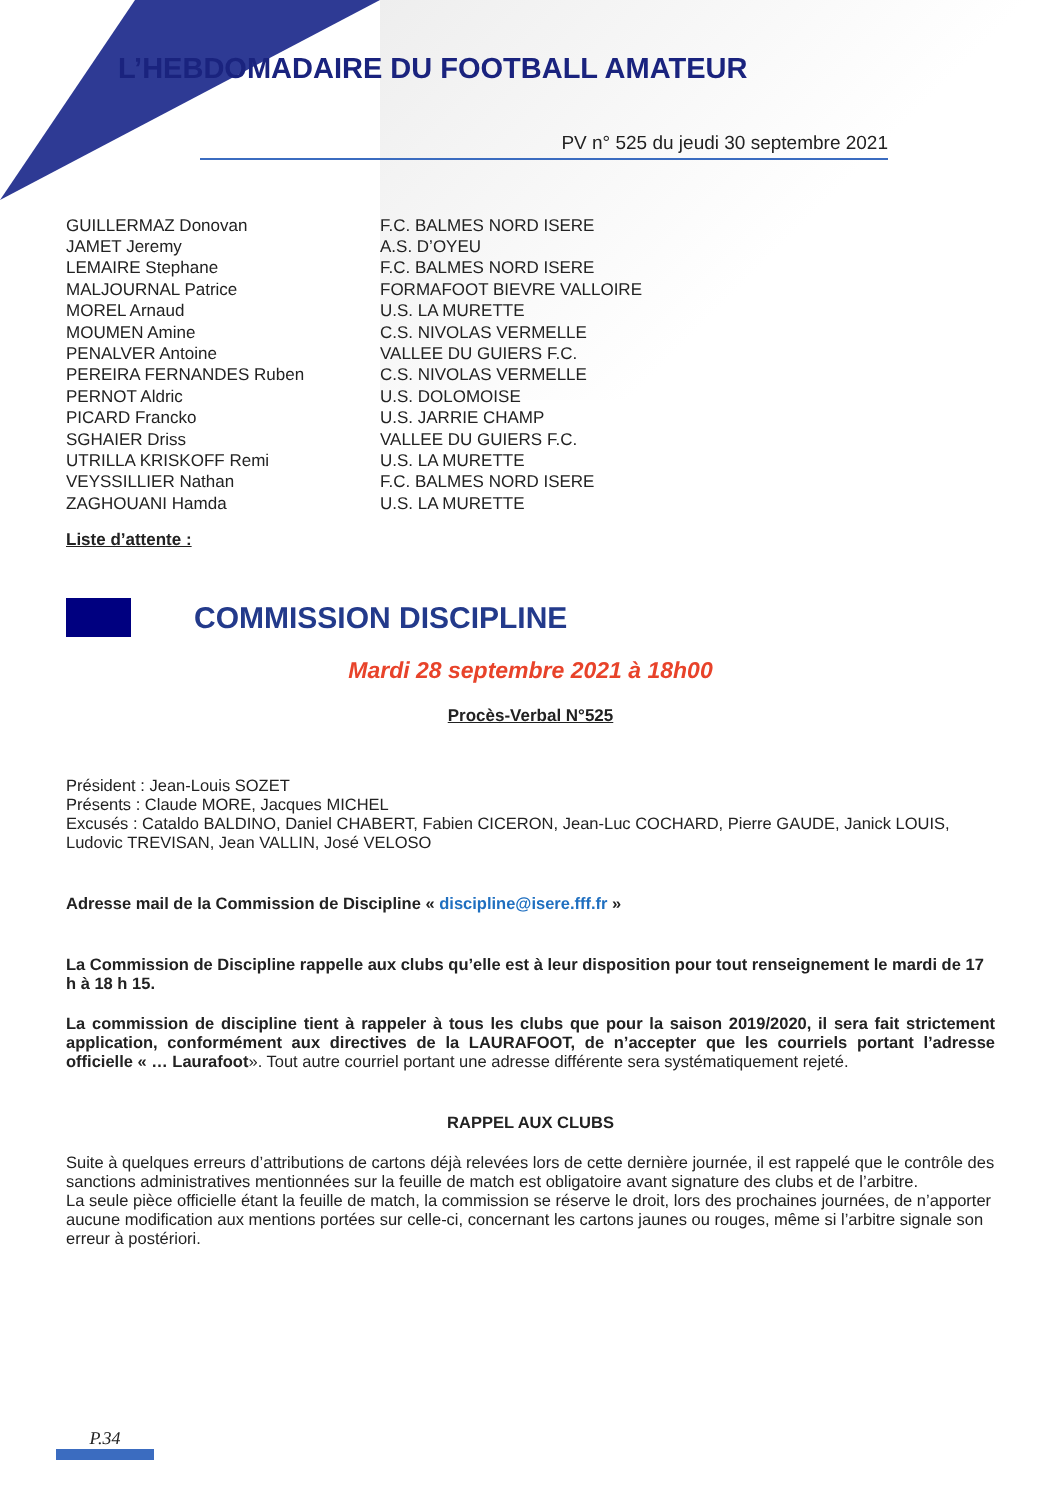L’HEBDOMADAIRE DU FOOTBALL AMATEUR
PV n° 525 du jeudi 30 septembre 2021
| GUILLERMAZ Donovan | F.C. BALMES NORD ISERE |
| JAMET Jeremy | A.S. D’OYEU |
| LEMAIRE Stephane | F.C. BALMES NORD ISERE |
| MALJOURNAL Patrice | FORMAFOOT BIEVRE VALLOIRE |
| MOREL Arnaud | U.S. LA MURETTE |
| MOUMEN Amine | C.S. NIVOLAS VERMELLE |
| PENALVER Antoine | VALLEE DU GUIERS F.C. |
| PEREIRA FERNANDES Ruben | C.S. NIVOLAS VERMELLE |
| PERNOT Aldric | U.S. DOLOMOISE |
| PICARD Francko | U.S. JARRIE CHAMP |
| SGHAIER Driss | VALLEE DU GUIERS F.C. |
| UTRILLA KRISKOFF Remi | U.S. LA MURETTE |
| VEYSSILLIER Nathan | F.C. BALMES NORD ISERE |
| ZAGHOUANI Hamda | U.S. LA MURETTE |
Liste d’attente :
COMMISSION DISCIPLINE
Mardi 28 septembre 2021 à 18h00
Procès-Verbal N°525
Président : Jean-Louis SOZET
Présents : Claude MORE, Jacques MICHEL
Excusés : Cataldo BALDINO, Daniel CHABERT, Fabien CICERON, Jean-Luc COCHARD, Pierre GAUDE, Janick LOUIS, Ludovic TREVISAN, Jean VALLIN, José VELOSO
Adresse mail de la Commission de Discipline « discipline@isere.fff.fr »
La Commission de Discipline rappelle aux clubs qu’elle est à leur disposition pour tout renseignement le mardi de 17 h à 18 h 15.
La commission de discipline tient à rappeler à tous les clubs que pour la saison 2019/2020, il sera fait strictement application, conformément aux directives de la LAURAFOOT, de n’accepter que les courriels portant l’adresse officielle « … Laurafoot». Tout autre courriel portant une adresse différente sera systématiquement rejeté.
RAPPEL AUX CLUBS
Suite à quelques erreurs d’attributions de cartons déjà relevées lors de cette dernière journée, il est rappelé que le contrôle des sanctions administratives mentionnées sur la feuille de match est obligatoire avant signature des clubs et de l’arbitre.
La seule pièce officielle étant la feuille de match, la commission se réserve le droit, lors des prochaines journées, de n’apporter aucune modification aux mentions portées sur celle-ci, concernant les cartons jaunes ou rouges, même si l’arbitre signale son erreur à postériori.
P.34